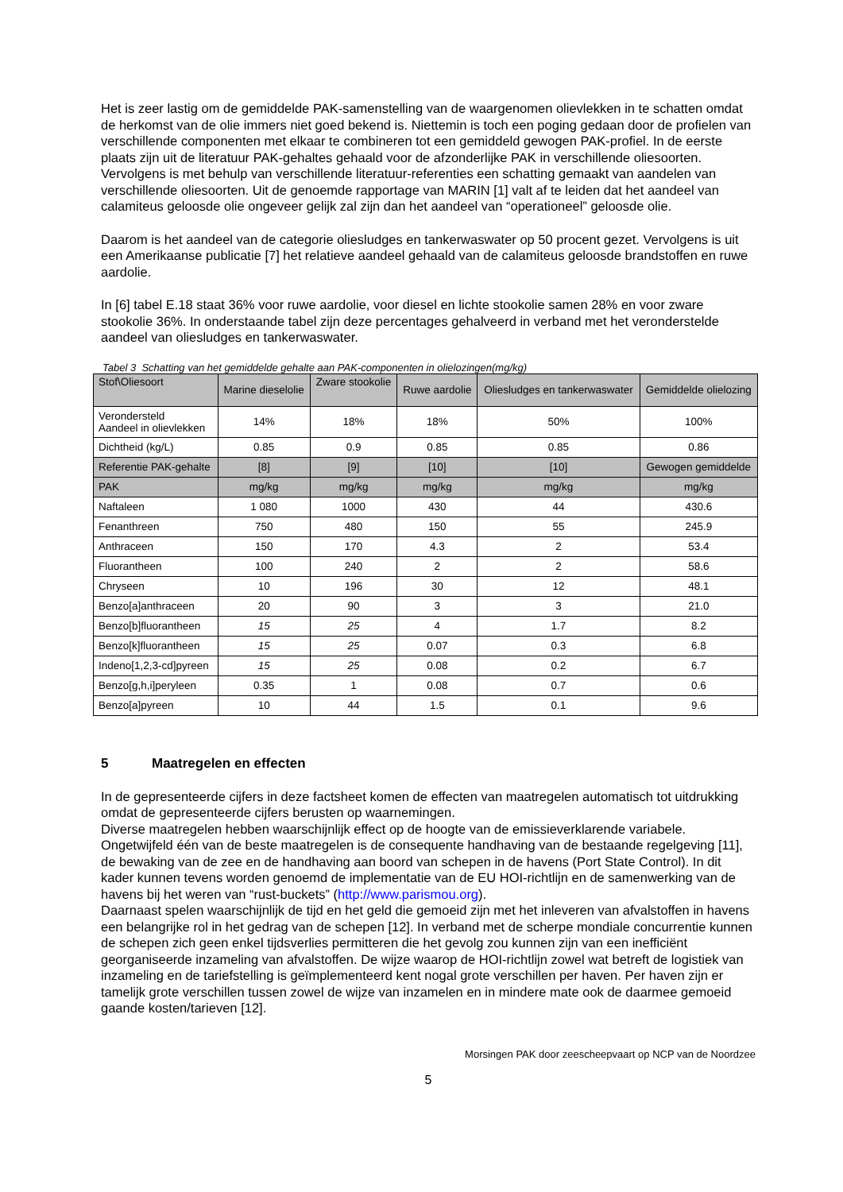Het is zeer lastig om de gemiddelde PAK-samenstelling van de waargenomen olievlekken in te schatten omdat de herkomst van de olie immers niet goed bekend is. Niettemin is toch een poging gedaan door de profielen van verschillende componenten met elkaar te combineren tot een gemiddeld gewogen PAK-profiel. In de eerste plaats zijn uit de literatuur PAK-gehaltes gehaald voor de afzonderlijke PAK in verschillende oliesoorten. Vervolgens is met behulp van verschillende literatuur-referenties een schatting gemaakt van aandelen van verschillende oliesoorten. Uit de genoemde rapportage van MARIN [1] valt af te leiden dat het aandeel van calamiteus geloosde olie ongeveer gelijk zal zijn dan het aandeel van “operationeel” geloosde olie.
Daarom is het aandeel van de categorie oliesludges en tankerwaswater op 50 procent gezet. Vervolgens is uit een Amerikaanse publicatie [7] het relatieve aandeel gehaald van de calamiteus geloosde brandstoffen en ruwe aardolie.
In [6] tabel E.18 staat 36% voor ruwe aardolie, voor diesel en lichte stookolie samen 28% en voor zware stookolie 36%. In onderstaande tabel zijn deze percentages gehalveerd in verband met het veronderstelde aandeel van oliesludges en tankerwaswater.
Tabel 3 Schatting van het gemiddelde gehalte aan PAK-componenten in olielozingen(mg/kg)
| Stof\Oliesoort | Marine dieselolie | Zware stookolie | Ruwe aardolie | Oliesludges en tankerwaswater | Gemiddelde olielozing |
| --- | --- | --- | --- | --- | --- |
| Verondersteld Aandeel in olievlekken | 14% | 18% | 18% | 50% | 100% |
| Dichtheid (kg/L) | 0.85 | 0.9 | 0.85 | 0.85 | 0.86 |
| Referentie PAK-gehalte | [8] | [9] | [10] | [10] | Gewogen gemiddelde |
| PAK | mg/kg | mg/kg | mg/kg | mg/kg | mg/kg |
| Naftaleen | 1 080 | 1000 | 430 | 44 | 430.6 |
| Fenanthreen | 750 | 480 | 150 | 55 | 245.9 |
| Anthraceen | 150 | 170 | 4.3 | 2 | 53.4 |
| Fluorantheen | 100 | 240 | 2 | 2 | 58.6 |
| Chryseen | 10 | 196 | 30 | 12 | 48.1 |
| Benzo[a]anthraceen | 20 | 90 | 3 | 3 | 21.0 |
| Benzo[b]fluorantheen | 15 | 25 | 4 | 1.7 | 8.2 |
| Benzo[k]fluorantheen | 15 | 25 | 0.07 | 0.3 | 6.8 |
| Indeno[1,2,3-cd]pyreen | 15 | 25 | 0.08 | 0.2 | 6.7 |
| Benzo[g,h,i]peryleen | 0.35 | 1 | 0.08 | 0.7 | 0.6 |
| Benzo[a]pyreen | 10 | 44 | 1.5 | 0.1 | 9.6 |
5 Maatregelen en effecten
In de gepresenteerde cijfers in deze factsheet komen de effecten van maatregelen automatisch tot uitdrukking omdat de gepresenteerde cijfers berusten op waarnemingen.
Diverse maatregelen hebben waarschijnlijk effect op de hoogte van de emissieverklarende variabele. Ongetwijfeld één van de beste maatregelen is de consequente handhaving van de bestaande regelgeving [11], de bewaking van de zee en de handhaving aan boord van schepen in de havens (Port State Control). In dit kader kunnen tevens worden genoemd de implementatie van de EU HOI-richtlijn en de samenwerking van de havens bij het weren van “rust-buckets” (http://www.parismou.org).
Daarnaast spelen waarschijnlijk de tijd en het geld die gemoeid zijn met het inleveren van afvalstoffen in havens een belangrijke rol in het gedrag van de schepen [12]. In verband met de scherpe mondiale concurrentie kunnen de schepen zich geen enkel tijdsverlies permitteren die het gevolg zou kunnen zijn van een inefficiënt georganiseerde inzameling van afvalstoffen. De wijze waarop de HOI-richtlijn zowel wat betreft de logistiek van inzameling en de tariefstelling is geïmplementeerd kent nogal grote verschillen per haven. Per haven zijn er tamelijk grote verschillen tussen zowel de wijze van inzamelen en in mindere mate ook de daarmee gemoeid gaande kosten/tarieven [12].
Morsingen PAK door zeescheepvaart op NCP van de Noordzee
5